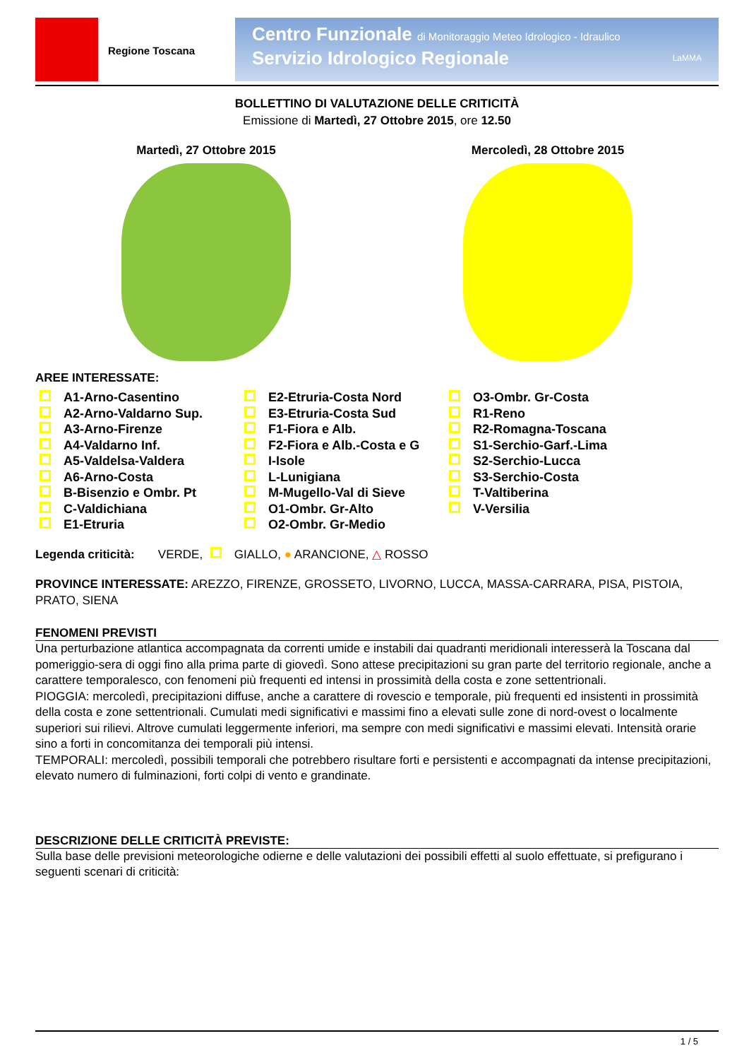Regione Toscana
Centro Funzionale di Monitoraggio Meteo Idrologico - Idraulico
Servizio Idrologico Regionale LaMMA
BOLLETTINO DI VALUTAZIONE DELLE CRITICITÀ
Emissione di Martedì, 27 Ottobre 2015, ore 12.50
Martedì, 27 Ottobre 2015 Mercoledì, 28 Ottobre 2015
AREE INTERESSATE:
A1-Arno-Casentino
A2-Arno-Valdarno Sup.
A3-Arno-Firenze
A4-Valdarno Inf.
A5-Valdelsa-Valdera
A6-Arno-Costa
B-Bisenzio e Ombr. Pt
C-Valdichiana
E1-Etruria
E2-Etruria-Costa Nord
E3-Etruria-Costa Sud
F1-Fiora e Alb.
F2-Fiora e Alb.-Costa e G
I-Isole
L-Lunigiana
M-Mugello-Val di Sieve
O1-Ombr. Gr-Alto
O2-Ombr. Gr-Medio
O3-Ombr. Gr-Costa
R1-Reno
R2-Romagna-Toscana
S1-Serchio-Garf.-Lima
S2-Serchio-Lucca
S3-Serchio-Costa
T-Valtiberina
V-Versilia
Legenda criticità: VERDE, GIALLO, ● ARANCIONE, △ ROSSO
PROVINCE INTERESSATE: AREZZO, FIRENZE, GROSSETO, LIVORNO, LUCCA, MASSA-CARRARA, PISA, PISTOIA, PRATO, SIENA
FENOMENI PREVISTI
Una perturbazione atlantica accompagnata da correnti umide e instabili dai quadranti meridionali interesserà la Toscana dal pomeriggio-sera di oggi fino alla prima parte di giovedì. Sono attese precipitazioni su gran parte del territorio regionale, anche a carattere temporalesco, con fenomeni più frequenti ed intensi in prossimità della costa e zone settentrionali.
PIOGGIA: mercoledì, precipitazioni diffuse, anche a carattere di rovescio e temporale, più frequenti ed insistenti in prossimità della costa e zone settentrionali. Cumulati medi significativi e massimi fino a elevati sulle zone di nord-ovest o localmente superiori sui rilievi. Altrove cumulati leggermente inferiori, ma sempre con medi significativi e massimi elevati. Intensità orarie sino a forti in concomitanza dei temporali più intensi.
TEMPORALI: mercoledì, possibili temporali che potrebbero risultare forti e persistenti e accompagnati da intense precipitazioni, elevato numero di fulminazioni, forti colpi di vento e grandinate.
DESCRIZIONE DELLE CRITICITÀ PREVISTE:
Sulla base delle previsioni meteorologiche odierne e delle valutazioni dei possibili effetti al suolo effettuate, si prefigurano i seguenti scenari di criticità:
1 / 5